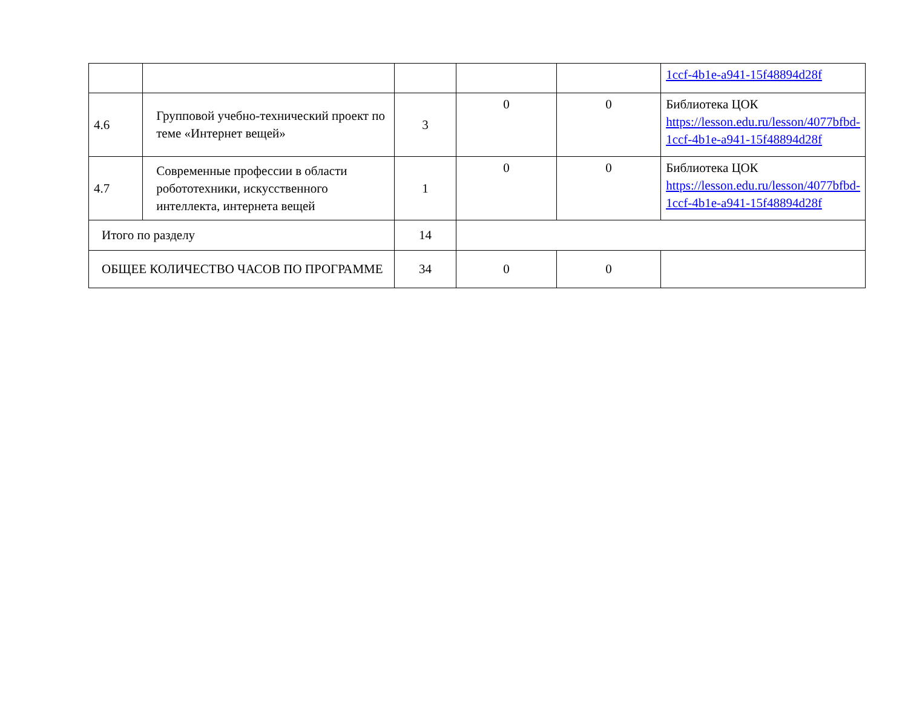| | | | | | 1ccf-4b1e-a941-15f48894d28f |
| 4.6 | Групповой учебно-технический проект по теме «Интернет вещей» | 3 | 0 | 0 | Библиотека ЦОК https://lesson.edu.ru/lesson/4077bfbd-1ccf-4b1e-a941-15f48894d28f |
| 4.7 | Современные профессии в области робототехники, искусственного интеллекта, интернета вещей | 1 | 0 | 0 | Библиотека ЦОК https://lesson.edu.ru/lesson/4077bfbd-1ccf-4b1e-a941-15f48894d28f |
| Итого по разделу | | 14 | | | |
| ОБЩЕЕ КОЛИЧЕСТВО ЧАСОВ ПО ПРОГРАММЕ | | 34 | 0 | 0 | |